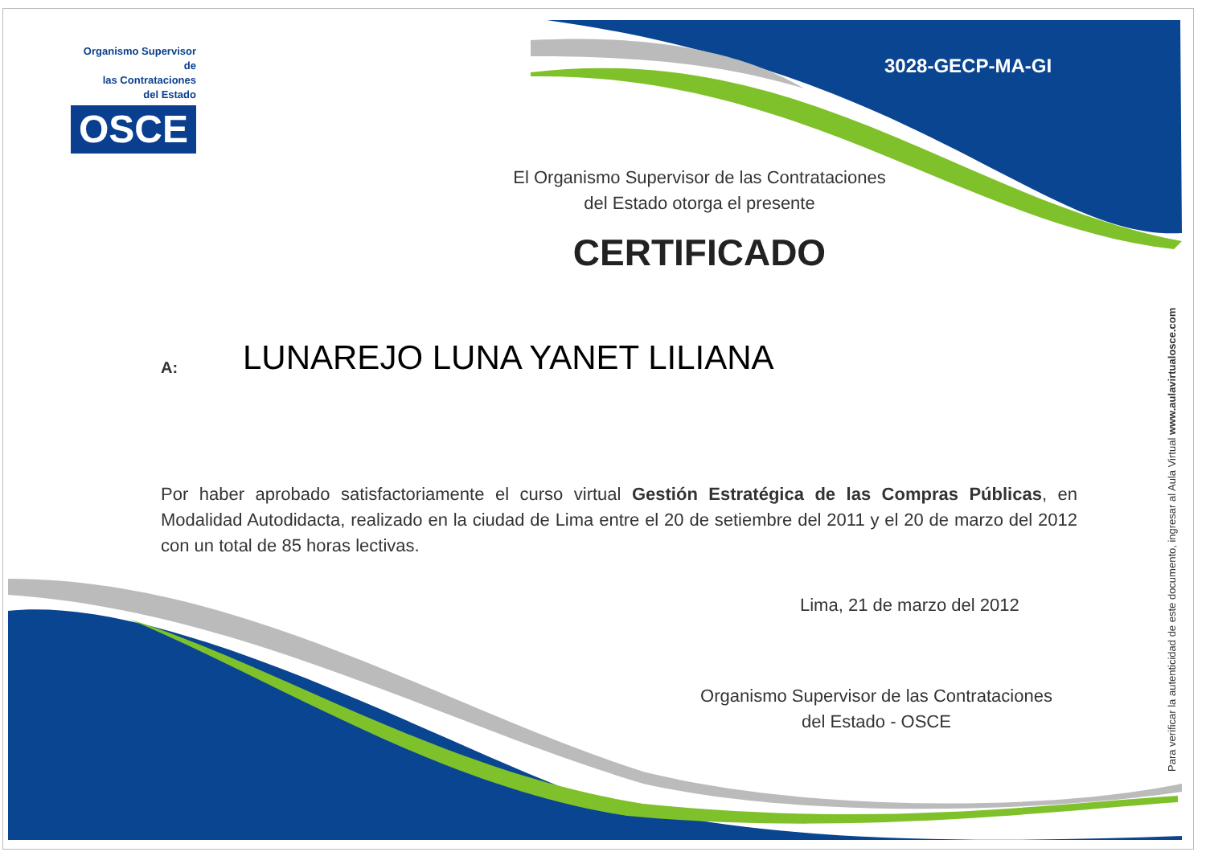Organismo Supervisor de
las Contrataciones
del Estado
OSCE
3028-GECP-MA-GI
El Organismo Supervisor de las Contrataciones
del Estado otorga el presente
CERTIFICADO
A:
LUNAREJO LUNA YANET LILIANA
Por haber aprobado satisfactoriamente el curso virtual Gestión Estratégica de las Compras Públicas, en Modalidad Autodidacta, realizado en la ciudad de Lima entre el 20 de setiembre del 2011 y el 20 de marzo del 2012 con un total de 85 horas lectivas.
Lima, 21 de marzo del 2012
Organismo Supervisor de las Contrataciones
del Estado - OSCE
Para verificar la autenticidad de este documento, ingresar al Aula Virtual www.aulavirtualosce.com